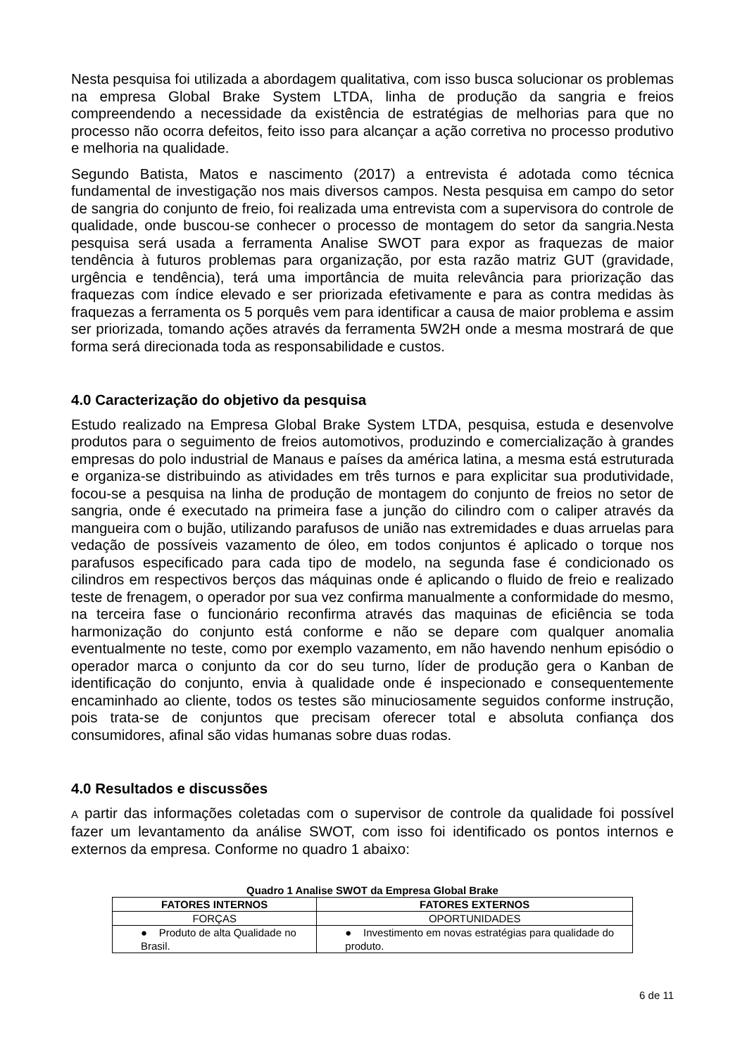Nesta pesquisa foi utilizada a abordagem qualitativa, com isso busca solucionar os problemas na empresa Global Brake System LTDA, linha de produção da sangria e freios compreendendo a necessidade da existência de estratégias de melhorias para que no processo não ocorra defeitos, feito isso para alcançar a ação corretiva no processo produtivo e melhoria na qualidade.
Segundo Batista, Matos e nascimento (2017) a entrevista é adotada como técnica fundamental de investigação nos mais diversos campos. Nesta pesquisa em campo do setor de sangria do conjunto de freio, foi realizada uma entrevista com a supervisora do controle de qualidade, onde buscou-se conhecer o processo de montagem do setor da sangria.Nesta pesquisa será usada a ferramenta Analise SWOT para expor as fraquezas de maior tendência à futuros problemas para organização, por esta razão matriz GUT (gravidade, urgência e tendência), terá uma importância de muita relevância para priorização das fraquezas com índice elevado e ser priorizada efetivamente e para as contra medidas às fraquezas a ferramenta os 5 porquês vem para identificar a causa de maior problema e assim ser priorizada, tomando ações através da ferramenta 5W2H onde a mesma mostrará de que forma será direcionada toda as responsabilidade e custos.
4.0 Caracterização do objetivo da pesquisa
Estudo realizado na Empresa Global Brake System LTDA, pesquisa, estuda e desenvolve produtos para o seguimento de freios automotivos, produzindo e comercialização à grandes empresas do polo industrial de Manaus e países da américa latina, a mesma está estruturada e organiza-se distribuindo as atividades em três turnos e para explicitar sua produtividade, focou-se a pesquisa na linha de produção de montagem do conjunto de freios no setor de sangria, onde é executado na primeira fase a junção do cilindro com o caliper através da mangueira com o bujão, utilizando parafusos de união nas extremidades e duas arruelas para vedação de possíveis vazamento de óleo, em todos conjuntos é aplicado o torque nos parafusos especificado para cada tipo de modelo, na segunda fase é condicionado os cilindros em respectivos berços das máquinas onde é aplicando o fluido de freio e realizado teste de frenagem, o operador por sua vez confirma manualmente a conformidade do mesmo, na terceira fase o funcionário reconfirma através das maquinas de eficiência se toda harmonização do conjunto está conforme e não se depare com qualquer anomalia eventualmente no teste, como por exemplo vazamento, em não havendo nenhum episódio o operador marca o conjunto da cor do seu turno, líder de produção gera o Kanban de identificação do conjunto, envia à qualidade onde é inspecionado e consequentemente encaminhado ao cliente, todos os testes são minuciosamente seguidos conforme instrução, pois trata-se de conjuntos que precisam oferecer total e absoluta confiança dos consumidores, afinal são vidas humanas sobre duas rodas.
4.0 Resultados e discussões
A partir das informações coletadas com o supervisor de controle da qualidade foi possível fazer um levantamento da análise SWOT, com isso foi identificado os pontos internos e externos da empresa. Conforme no quadro 1 abaixo:
Quadro 1 Analise SWOT da Empresa Global Brake
| FATORES INTERNOS | FATORES EXTERNOS |
| --- | --- |
| FORÇAS | OPORTUNIDADES |
| ● Produto de alta Qualidade no Brasil. | ● Investimento em novas estratégias para qualidade do produto. |
6 de 11